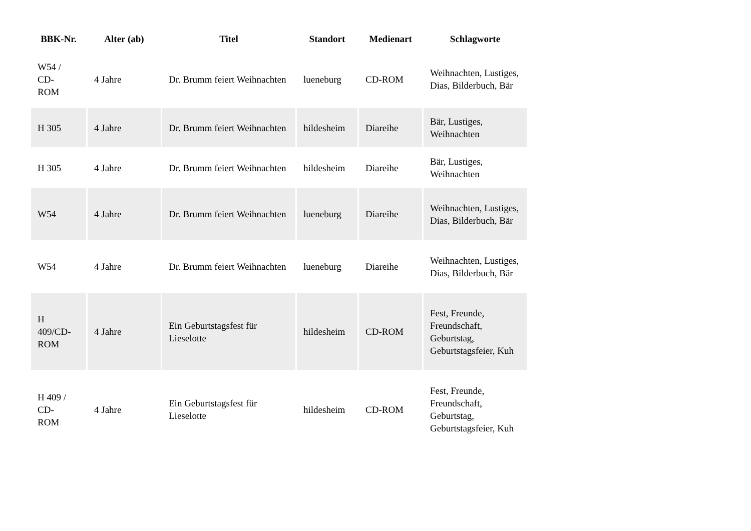| BBK-Nr. | Alter (ab) | Titel | Standort | Medienart | Schlagworte |
| --- | --- | --- | --- | --- | --- |
| W54 / CD- ROM | 4 Jahre | Dr. Brumm feiert Weihnachten | lueneburg | CD-ROM | Weihnachten, Lustiges, Dias, Bilderbuch, Bär |
| H 305 | 4 Jahre | Dr. Brumm feiert Weihnachten | hildesheim | Diareihe | Bär, Lustiges, Weihnachten |
| H 305 | 4 Jahre | Dr. Brumm feiert Weihnachten | hildesheim | Diareihe | Bär, Lustiges, Weihnachten |
| W54 | 4 Jahre | Dr. Brumm feiert Weihnachten | lueneburg | Diareihe | Weihnachten, Lustiges, Dias, Bilderbuch, Bär |
| W54 | 4 Jahre | Dr. Brumm feiert Weihnachten | lueneburg | Diareihe | Weihnachten, Lustiges, Dias, Bilderbuch, Bär |
| H 409/CD- ROM | 4 Jahre | Ein Geburtstagsfest für Lieselotte | hildesheim | CD-ROM | Fest, Freunde, Freundschaft, Geburtstag, Geburtstagsfeier, Kuh |
| H 409 / CD- ROM | 4 Jahre | Ein Geburtstagsfest für Lieselotte | hildesheim | CD-ROM | Fest, Freunde, Freundschaft, Geburtstag, Geburtstagsfeier, Kuh |